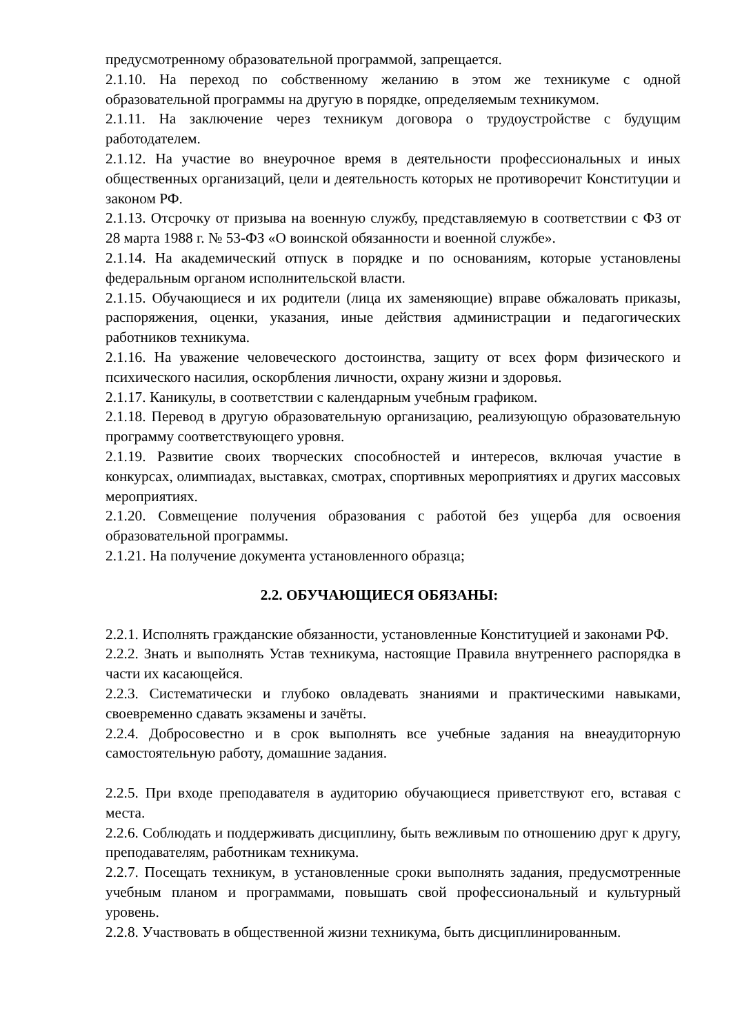предусмотренному образовательной программой, запрещается.
2.1.10. На переход по собственному желанию в этом же техникуме с одной образовательной программы на другую в порядке, определяемым техникумом.
2.1.11. На заключение через техникум договора о трудоустройстве с будущим работодателем.
2.1.12. На участие во внеурочное время в деятельности профессиональных и иных общественных организаций, цели и деятельность которых не противоречит Конституции и законом РФ.
2.1.13. Отсрочку от призыва на военную службу, представляемую в соответствии с ФЗ от 28 марта 1988 г. № 53-ФЗ «О воинской обязанности и военной службе».
2.1.14. На академический отпуск в порядке и по основаниям, которые установлены федеральным органом исполнительской власти.
2.1.15. Обучающиеся и их родители (лица их заменяющие) вправе обжаловать приказы, распоряжения, оценки, указания, иные действия администрации и педагогических работников техникума.
2.1.16. На уважение человеческого достоинства, защиту от всех форм физического и психического насилия, оскорбления личности, охрану жизни и здоровья.
2.1.17. Каникулы, в соответствии с календарным учебным графиком.
2.1.18. Перевод в другую образовательную организацию, реализующую образовательную программу соответствующего уровня.
2.1.19. Развитие своих творческих способностей и интересов, включая участие в конкурсах, олимпиадах, выставках, смотрах, спортивных мероприятиях и других массовых мероприятиях.
2.1.20. Совмещение получения образования с работой без ущерба для освоения образовательной программы.
2.1.21. На получение документа установленного образца;
2.2. ОБУЧАЮЩИЕСЯ ОБЯЗАНЫ:
2.2.1. Исполнять гражданские обязанности, установленные Конституцией и законами РФ.
2.2.2. Знать и выполнять Устав техникума, настоящие Правила внутреннего распорядка в части их касающейся.
2.2.3. Систематически и глубоко овладевать знаниями и практическими навыками, своевременно сдавать экзамены и зачёты.
2.2.4. Добросовестно и в срок выполнять все учебные задания на внеаудиторную самостоятельную работу, домашние задания.
2.2.5. При входе преподавателя в аудиторию обучающиеся приветствуют его, вставая с места.
2.2.6. Соблюдать и поддерживать дисциплину, быть вежливым по отношению друг к другу, преподавателям, работникам техникума.
2.2.7. Посещать техникум, в установленные сроки выполнять задания, предусмотренные учебным планом и программами, повышать свой профессиональный и культурный уровень.
2.2.8. Участвовать в общественной жизни техникума, быть дисциплинированным.